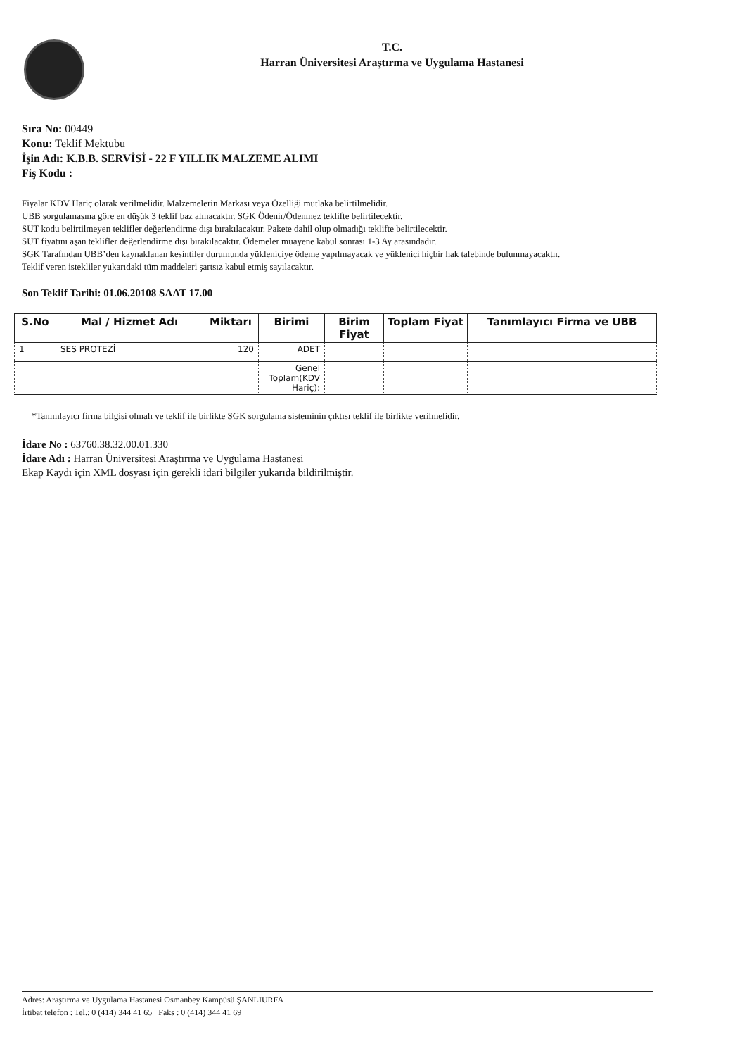T.C.
Harran Üniversitesi Araştırma ve Uygulama Hastanesi
Sıra No: 00449
Konu: Teklif Mektubu
İşin Adı: K.B.B. SERVİSİ - 22 F YILLIK MALZEME ALIMI
Fiş Kodu :
Fiyalar KDV Hariç olarak verilmelidir. Malzemelerin Markası veya Özelliği mutlaka belirtilmelidir.
UBB sorgulamasına göre en düşük 3 teklif baz alınacaktır. SGK Ödenir/Ödenmez teklifte belirtilecektir.
SUT kodu belirtilmeyen teklifler değerlendirme dışı bırakılacaktır. Pakete dahil olup olmadığı teklifte belirtilecektir.
SUT fiyatını aşan teklifler değerlendirme dışı bırakılacaktır. Ödemeler muayene kabul sonrası 1-3 Ay arasındadır.
SGK Tarafından UBB’den kaynaklanan kesintiler durumunda yükleniciye ödeme yapılmayacak ve yüklenici hiçbir hak talebinde bulunmayacaktır.
Teklif veren istekliler yukarıdaki tüm maddeleri şartsız kabul etmiş sayılacaktır.
Son Teklif Tarihi: 01.06.20108 SAAT 17.00
| S.No | Mal / Hizmet Adı | Miktarı | Birimi | Birim Fiyat | Toplam Fiyat | Tanımlayıcı Firma ve UBB |
| --- | --- | --- | --- | --- | --- | --- |
| 1 | SES PROTEZİ | 120 | ADET | | | |
| | | | Genel Toplam(KDV Hariç): | | | |
*Tanımlayıcı firma bilgisi olmalı ve teklif ile birlikte SGK sorgulama sisteminin çıktısı teklif ile birlikte verilmelidir.
İdare No : 63760.38.32.00.01.330
İdare Adı : Harran Üniversitesi Araştırma ve Uygulama Hastanesi
Ekap Kaydı için XML dosyası için gerekli idari bilgiler yukarıda bildirilmiştir.
Adres: Araştırma ve Uygulama Hastanesi Osmanbey Kampüsü ŞANLIURFA
İrtibat telefon : Tel.: 0 (414) 344 41 65 Faks : 0 (414) 344 41 69